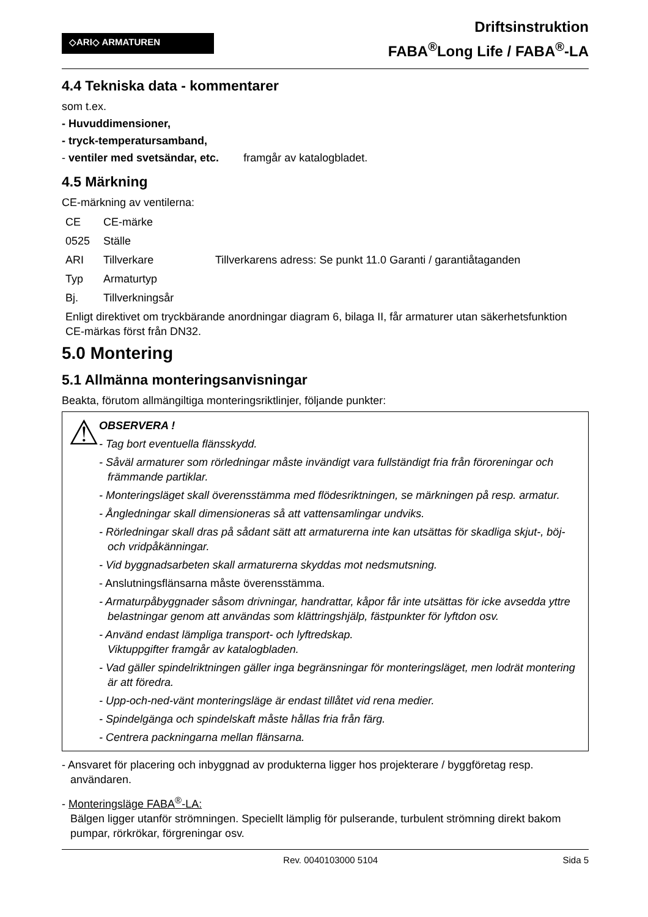◇ARI◇ ARMATUREN
Driftsinstruktion
FABA<sup>®</sup>Long Life / FABA<sup>®</sup>-LA
4.4 Tekniska data - kommentarer
som t.ex.
- Huvuddimensioner,
- tryck-temperatursamband,
- ventiler med svetsändar, etc. framgår av katalogbladet.
4.5 Märkning
CE-märkning av ventilerna:
CE CE-märke
0525 Ställe
ARI Tillverkare Tillverkarens adress: Se punkt 11.0 Garanti / garantiåtaganden
Typ Armaturtyp
Bj. Tillverkningsår
Enligt direktivet om tryckbärande anordningar diagram 6, bilaga II, får armaturer utan säkerhetsfunktion CE-märkas först från DN32.
5.0 Montering
5.1 Allmänna monteringsanvisningar
Beakta, förutom allmängiltiga monteringsriktlinjer, följande punkter:
⚠
OBSERVERA !
- Tag bort eventuella flänsskydd.
- Såväl armaturer som rörledningar måste invändigt vara fullständigt fria från föroreningar och främmande partiklar.
- Monteringsläget skall överensstämma med flödesriktningen, se märkningen på resp. armatur.
- Ångledningar skall dimensioneras så att vattensamlingar undviks.
- Rörledningar skall dras på sådant sätt att armaturerna inte kan utsättas för skadliga skjut-, böj- och vridpåkänningar.
- Vid byggnadsarbeten skall armaturerna skyddas mot nedsmutsning.
- Anslutningsflänsarna måste överensstämma.
- Armaturpåbyggnader såsom drivningar, handrattar, kåpor får inte utsättas för icke avsedda yttre belastningar genom att användas som klättringshjälp, fästpunkter för lyftdon osv.
- Använd endast lämpliga transport- och lyftredskap.
Viktuppgifter framgår av katalogbladen.
- Vad gäller spindelriktningen gäller inga begränsningar för monteringsläget, men lodrät montering är att föredra.
- Upp-och-ned-vänt monteringsläge är endast tillåtet vid rena medier.
- Spindelgänga och spindelskaft måste hållas fria från färg.
- Centrera packningarna mellan flänsarna.
- Ansvaret för placering och inbyggnad av produkterna ligger hos projekterare / byggföretag resp. användaren.
- Monteringsläge FABA<sup>®</sup>-LA:
Bälgen ligger utanför strömningen. Speciellt lämplig för pulserande, turbulent strömning direkt bakom pumpar, rörkrökar, förgreningar osv.
Rev. 0040103000 5104 Sida 5